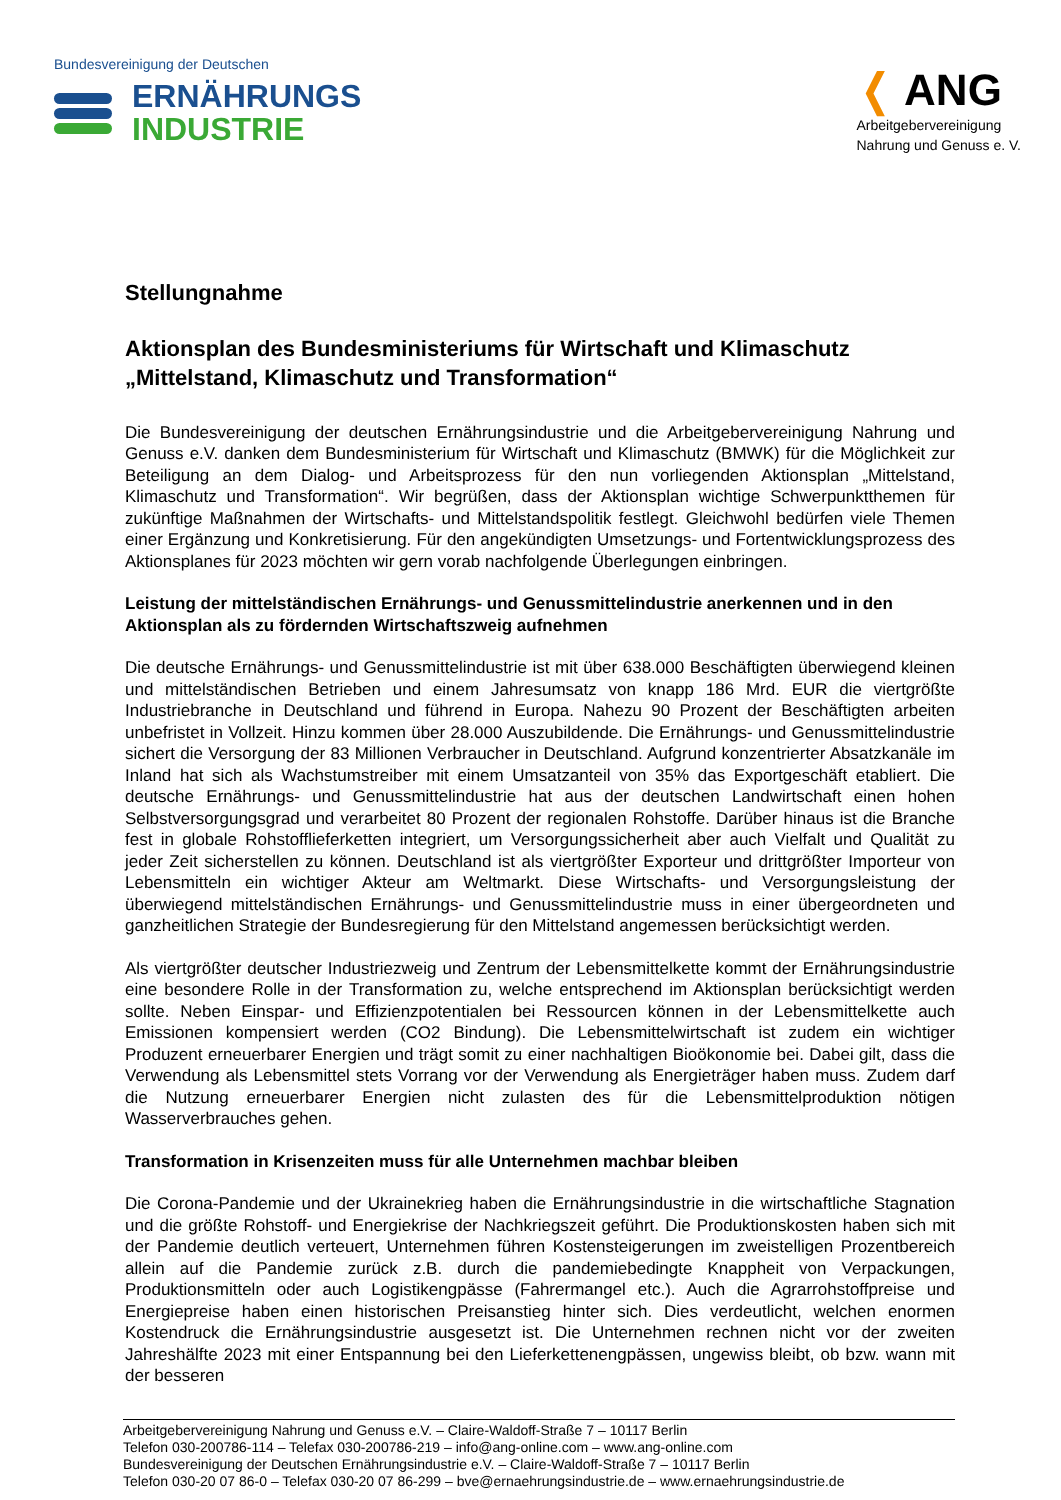Bundesvereinigung der Deutschen
ERNÄHRUNGS
INDUSTRIE
❬ ANG
Arbeitgebervereinigung
Nahrung und Genuss e. V.
Stellungnahme
Aktionsplan des Bundesministeriums für Wirtschaft und Klimaschutz „Mittelstand, Klimaschutz und Transformation“
Die Bundesvereinigung der deutschen Ernährungsindustrie und die Arbeitgebervereinigung Nahrung und Genuss e.V. danken dem Bundesministerium für Wirtschaft und Klimaschutz (BMWK) für die Möglichkeit zur Beteiligung an dem Dialog- und Arbeitsprozess für den nun vorliegenden Aktionsplan „Mittelstand, Klimaschutz und Transformation“. Wir begrüßen, dass der Aktionsplan wichtige Schwerpunktthemen für zukünftige Maßnahmen der Wirtschafts- und Mittelstandspolitik festlegt. Gleichwohl bedürfen viele Themen einer Ergänzung und Konkretisierung. Für den angekündigten Umsetzungs- und Fortentwicklungsprozess des Aktionsplanes für 2023 möchten wir gern vorab nachfolgende Überlegungen einbringen.
Leistung der mittelständischen Ernährungs- und Genussmittelindustrie anerkennen und in den Aktionsplan als zu fördernden Wirtschaftszweig aufnehmen
Die deutsche Ernährungs- und Genussmittelindustrie ist mit über 638.000 Beschäftigten überwiegend kleinen und mittelständischen Betrieben und einem Jahresumsatz von knapp 186 Mrd. EUR die viertgrößte Industriebranche in Deutschland und führend in Europa. Nahezu 90 Prozent der Beschäftigten arbeiten unbefristet in Vollzeit. Hinzu kommen über 28.000 Auszubildende. Die Ernährungs- und Genussmittelindustrie sichert die Versorgung der 83 Millionen Verbraucher in Deutschland. Aufgrund konzentrierter Absatzkanäle im Inland hat sich als Wachstumstreiber mit einem Umsatzanteil von 35% das Exportgeschäft etabliert. Die deutsche Ernährungs- und Genussmittelindustrie hat aus der deutschen Landwirtschaft einen hohen Selbstversorgungsgrad und verarbeitet 80 Prozent der regionalen Rohstoffe. Darüber hinaus ist die Branche fest in globale Rohstofflieferketten integriert, um Versorgungssicherheit aber auch Vielfalt und Qualität zu jeder Zeit sicherstellen zu können. Deutschland ist als viertgrößter Exporteur und drittgrößter Importeur von Lebensmitteln ein wichtiger Akteur am Weltmarkt. Diese Wirtschafts- und Versorgungsleistung der überwiegend mittelständischen Ernährungs- und Genussmittelindustrie muss in einer übergeordneten und ganzheitlichen Strategie der Bundesregierung für den Mittelstand angemessen berücksichtigt werden.
Als viertgrößter deutscher Industriezweig und Zentrum der Lebensmittelkette kommt der Ernährungsindustrie eine besondere Rolle in der Transformation zu, welche entsprechend im Aktionsplan berücksichtigt werden sollte. Neben Einspar- und Effizienzpotentialen bei Ressourcen können in der Lebensmittelkette auch Emissionen kompensiert werden (CO2 Bindung). Die Lebensmittelwirtschaft ist zudem ein wichtiger Produzent erneuerbarer Energien und trägt somit zu einer nachhaltigen Bioökonomie bei. Dabei gilt, dass die Verwendung als Lebensmittel stets Vorrang vor der Verwendung als Energieträger haben muss. Zudem darf die Nutzung erneuerbarer Energien nicht zulasten des für die Lebensmittelproduktion nötigen Wasserverbrauches gehen.
Transformation in Krisenzeiten muss für alle Unternehmen machbar bleiben
Die Corona-Pandemie und der Ukrainekrieg haben die Ernährungsindustrie in die wirtschaftliche Stagnation und die größte Rohstoff- und Energiekrise der Nachkriegszeit geführt. Die Produktionskosten haben sich mit der Pandemie deutlich verteuert, Unternehmen führen Kostensteigerungen im zweistelligen Prozentbereich allein auf die Pandemie zurück z.B. durch die pandemiebedingte Knappheit von Verpackungen, Produktionsmitteln oder auch Logistikengpässe (Fahrermangel etc.). Auch die Agrarrohstoffpreise und Energiepreise haben einen historischen Preisanstieg hinter sich. Dies verdeutlicht, welchen enormen Kostendruck die Ernährungsindustrie ausgesetzt ist. Die Unternehmen rechnen nicht vor der zweiten Jahreshälfte 2023 mit einer Entspannung bei den Lieferkettenengpässen, ungewiss bleibt, ob bzw. wann mit der besseren
Arbeitgebervereinigung Nahrung und Genuss e.V. – Claire-Waldoff-Straße 7 – 10117 Berlin
Telefon 030-200786-114 – Telefax 030-200786-219 – info@ang-online.com – www.ang-online.com
Bundesvereinigung der Deutschen Ernährungsindustrie e.V. – Claire-Waldoff-Straße 7 – 10117 Berlin
Telefon 030-20 07 86-0 – Telefax 030-20 07 86-299 – bve@ernaehrungsindustrie.de – www.ernaehrungsindustrie.de